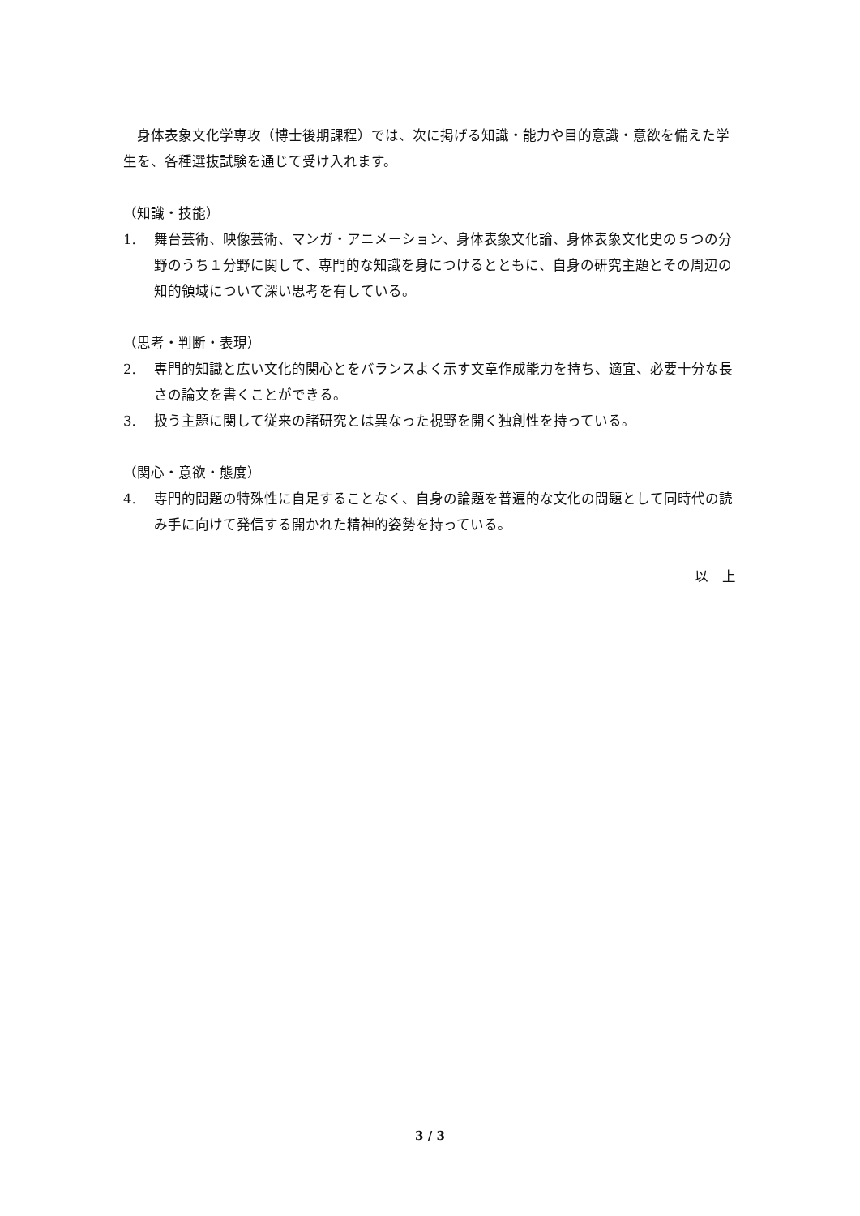身体表象文化学専攻（博士後期課程）では、次に掲げる知識・能力や目的意識・意欲を備えた学生を、各種選抜試験を通じて受け入れます。
（知識・技能）
1. 舞台芸術、映像芸術、マンガ・アニメーション、身体表象文化論、身体表象文化史の５つの分野のうち１分野に関して、専門的な知識を身につけるとともに、自身の研究主題とその周辺の知的領域について深い思考を有している。
（思考・判断・表現）
2. 専門的知識と広い文化的関心とをバランスよく示す文章作成能力を持ち、適宜、必要十分な長さの論文を書くことができる。
3. 扱う主題に関して従来の諸研究とは異なった視野を開く独創性を持っている。
（関心・意欲・態度）
4. 専門的問題の特殊性に自足することなく、自身の論題を普遍的な文化の問題として同時代の読み手に向けて発信する開かれた精神的姿勢を持っている。
以　上
3 / 3